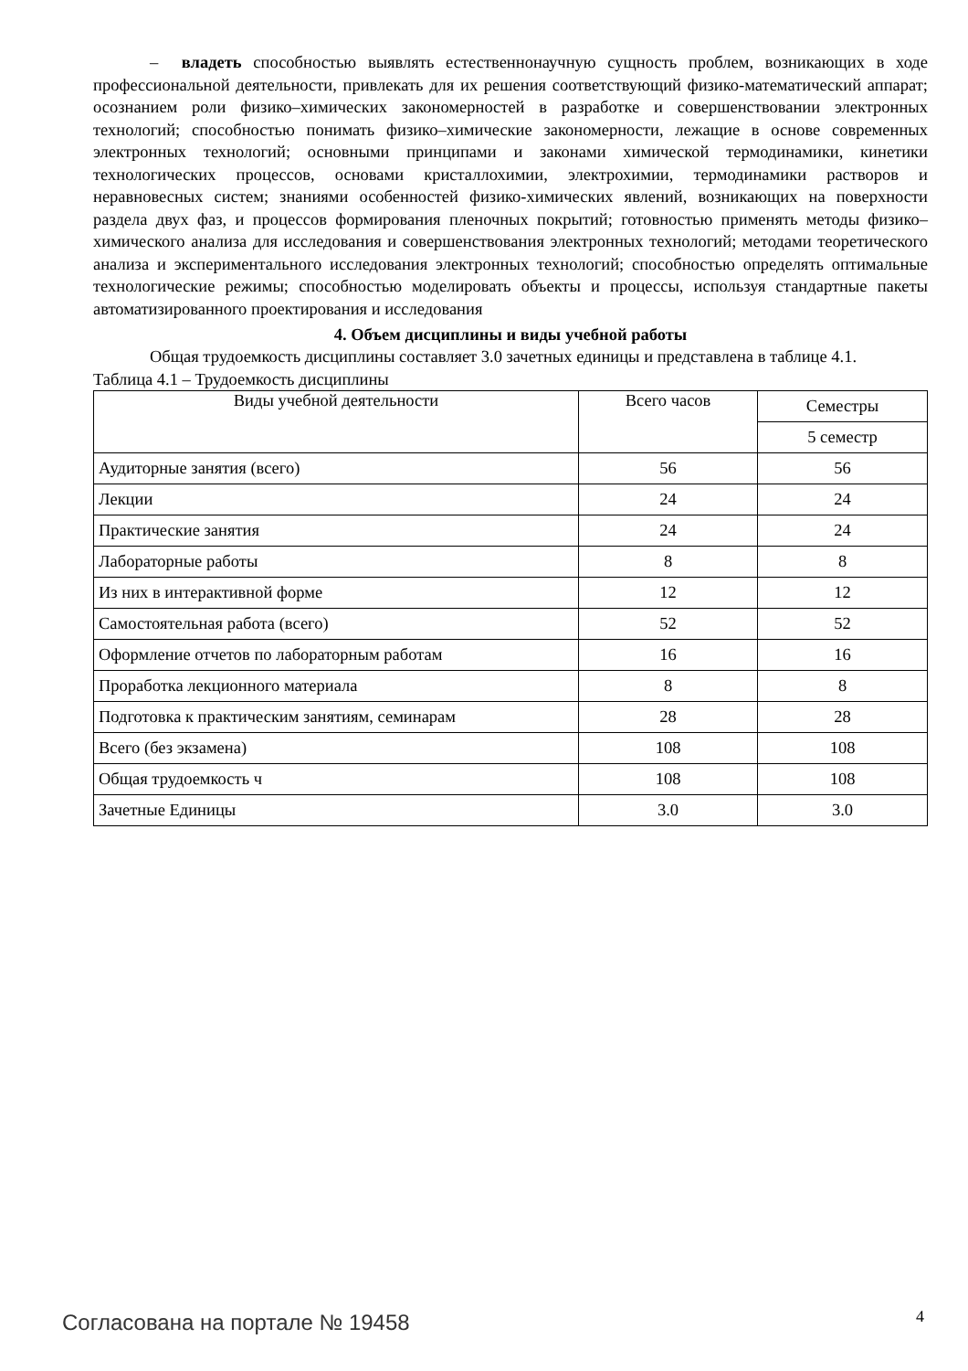– владеть способностью выявлять естественнонаучную сущность проблем, возникающих в ходе профессиональной деятельности, привлекать для их решения соответствующий физико-математический аппарат; осознанием роли физико–химических закономерностей в разработке и совершенствовании электронных технологий; способностью понимать физико–химические закономерности, лежащие в основе современных электронных технологий; основными принципами и законами химической термодинамики, кинетики технологических процессов, основами кристаллохимии, электрохимии, термодинамики растворов и неравновесных систем; знаниями особенностей физико-химических явлений, возникающих на поверхности раздела двух фаз, и процессов формирования пленочных покрытий; готовностью применять методы физико–химического анализа для исследования и совершенствования электронных технологий; методами теоретического анализа и экспериментального исследования электронных технологий; способностью определять оптимальные технологические режимы; способностью моделировать объекты и процессы, используя стандартные пакеты автоматизированного проектирования и исследования
4. Объем дисциплины и виды учебной работы
Общая трудоемкость дисциплины составляет 3.0 зачетных единицы и представлена в таблице 4.1.
Таблица 4.1 – Трудоемкость дисциплины
| Виды учебной деятельности | Всего часов | Семестры |
| --- | --- | --- |
| | | 5 семестр |
| Аудиторные занятия (всего) | 56 | 56 |
| Лекции | 24 | 24 |
| Практические занятия | 24 | 24 |
| Лабораторные работы | 8 | 8 |
| Из них в интерактивной форме | 12 | 12 |
| Самостоятельная работа (всего) | 52 | 52 |
| Оформление отчетов по лабораторным работам | 16 | 16 |
| Проработка лекционного материала | 8 | 8 |
| Подготовка к практическим занятиям, семинарам | 28 | 28 |
| Всего (без экзамена) | 108 | 108 |
| Общая трудоемкость ч | 108 | 108 |
| Зачетные Единицы | 3.0 | 3.0 |
Согласована на портале № 19458 4